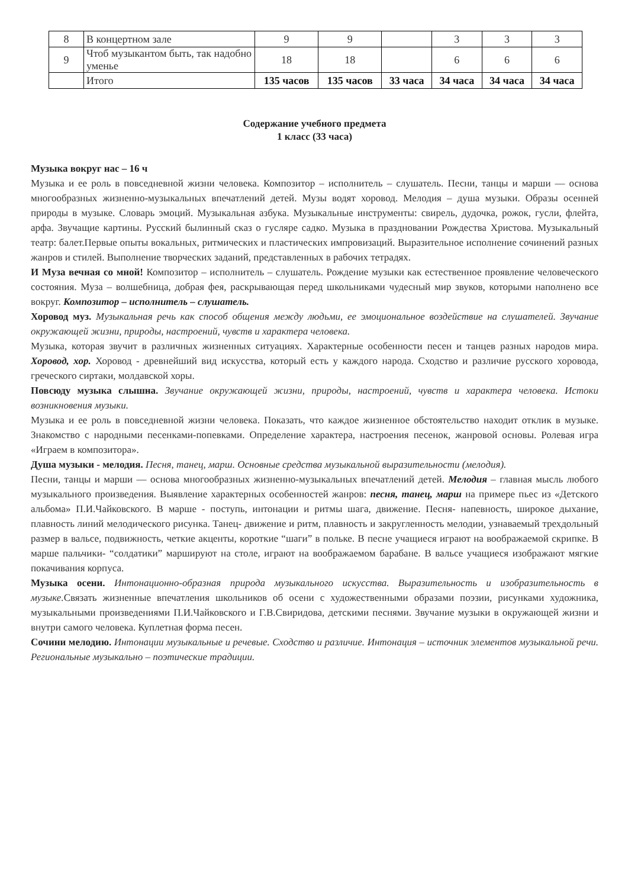| 8 | В концертном зале | 9 | 9 | | 3 | 3 | 3 |
| 9 | Чтоб музыкантом быть, так надобно уменье | 18 | 18 | | 6 | 6 | 6 |
| | Итого | 135 часов | 135 часов | 33 часа | 34 часа | 34 часа | 34 часа |
Содержание учебного предмета
1 класс (33 часа)
Музыка вокруг нас – 16 ч
Музыка и ее роль в повседневной жизни человека. Композитор – исполнитель – слушатель. Песни, танцы и марши — основа многообразных жизненно-музыкальных впечатлений детей. Музы водят хоровод. Мелодия – душа музыки. Образы осенней природы в музыке. Словарь эмоций. Музыкальная азбука. Музыкальные инструменты: свирель, дудочка, рожок, гусли, флейта, арфа. Звучащие картины. Русский былинный сказ о гусляре садко. Музыка в праздновании Рождества Христова. Музыкальный театр: балет.Первые опыты вокальных, ритмических и пластических импровизаций. Выразительное исполнение сочинений разных жанров и стилей. Выполнение творческих заданий, представленных в рабочих тетрадях.
И Муза вечная со мной! Композитор – исполнитель – слушатель. Рождение музыки как естественное проявление человеческого состояния. Муза – волшебница, добрая фея, раскрывающая перед школьниками чудесный мир звуков, которыми наполнено все вокруг. Композитор – исполнитель – слушатель.
Хоровод муз. Музыкальная речь как способ общения между людьми, ее эмоциональное воздействие на слушателей. Звучание окружающей жизни, природы, настроений, чувств и характера человека.
Музыка, которая звучит в различных жизненных ситуациях. Характерные особенности песен и танцев разных народов мира. Хоровод, хор. Хоровод - древнейший вид искусства, который есть у каждого народа. Сходство и различие русского хоровода, греческого сиртаки, молдавской хоры.
Повсюду музыка слышна. Звучание окружающей жизни, природы, настроений, чувств и характера человека. Истоки возникновения музыки.
Музыка и ее роль в повседневной жизни человека. Показать, что каждое жизненное обстоятельство находит отклик в музыке. Знакомство с народными песенками-попевками. Определение характера, настроения песенок, жанровой основы. Ролевая игра «Играем в композитора».
Душа музыки - мелодия. Песня, танец, марш. Основные средства музыкальной выразительности (мелодия).
Песни, танцы и марши — основа многообразных жизненно-музыкальных впечатлений детей. Мелодия – главная мысль любого музыкального произведения. Выявление характерных особенностей жанров: песня, танец, марш на примере пьес из «Детского альбома» П.И.Чайковского. В марше - поступь, интонации и ритмы шага, движение. Песня- напевность, широкое дыхание, плавность линий мелодического рисунка. Танец- движение и ритм, плавность и закругленность мелодии, узнаваемый трехдольный размер в вальсе, подвижность, четкие акценты, короткие “шаги” в польке. В песне учащиеся играют на воображаемой скрипке. В марше пальчики- “солдатики” маршируют на столе, играют на воображаемом барабане. В вальсе учащиеся изображают мягкие покачивания корпуса.
Музыка осени. Интонационно-образная природа музыкального искусства. Выразительность и изобразительность в музыке. Связать жизненные впечатления школьников об осени с художественными образами поэзии, рисунками художника, музыкальными произведениями П.И.Чайковского и Г.В.Свиридова, детскими песнями. Звучание музыки в окружающей жизни и внутри самого человека. Куплетная форма песен.
Сочини мелодию. Интонации музыкальные и речевые. Сходство и различие. Интонация – источник элементов музыкальной речи. Региональные музыкально – поэтические традиции.